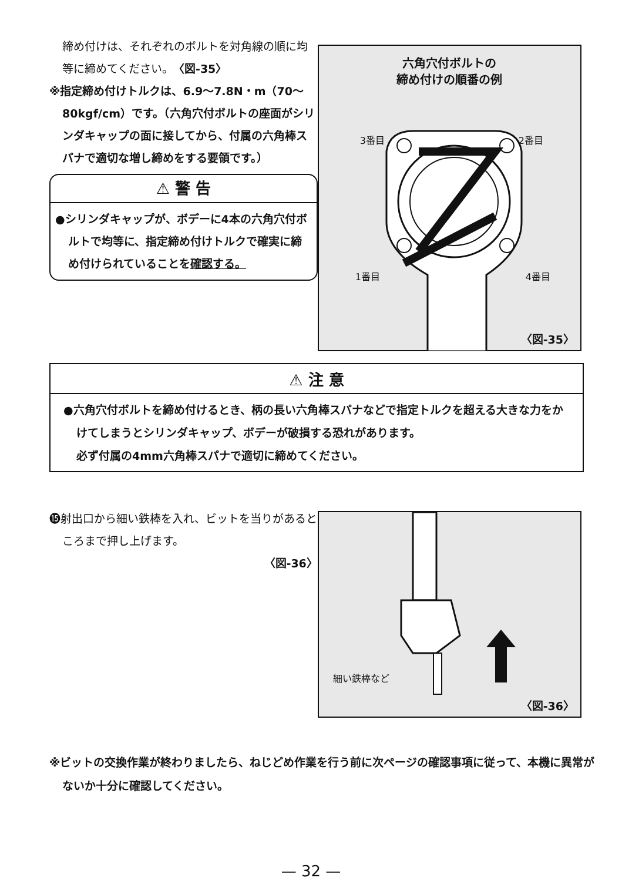締め付けは、それぞれのボルトを対角線の順に均等に締めてください。〈図-35〉
※指定締め付けトルクは、6.9〜7.8N・m（70〜80kgf/cm）です。（六角穴付ボルトの座面がシリンダキャップの面に接してから、付属の六角棒スパナで適切な増し締めをする要領です。）
⚠ 警 告
●シリンダキャップが、ボデーに4本の六角穴付ボルトで均等に、指定締め付けトルクで確実に締め付けられていることを確認する。
六角穴付ボルトの
締め付けの順番の例
3番目 2番目
1番目 4番目
〈図-35〉
⚠ 注 意
●六角穴付ボルトを締め付けるとき、柄の長い六角棒スパナなどで指定トルクを超える大きな力をかけてしまうとシリンダキャップ、ボデーが破損する恐れがあります。
必ず付属の4mm六角棒スパナで適切に締めてください。
⓯射出口から細い鉄棒を入れ、ビットを当りがあるところまで押し上げます。
〈図-36〉
細い鉄棒など
〈図-36〉
※ビットの交換作業が終わりましたら、ねじどめ作業を行う前に次ページの確認事項に従って、本機に異常がないか十分に確認してください。
— 32 —